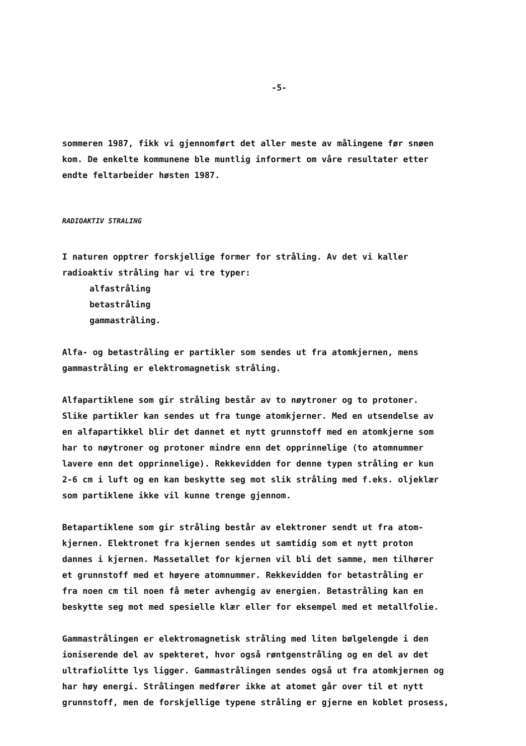-5-
sommeren 1987, fikk vi gjennomført det aller meste av målingene før snøen
kom. De enkelte kommunene ble muntlig informert om våre resultater etter
endte feltarbeider høsten 1987.
RADIOAKTIV STRALING
I naturen opptrer forskjellige former for stråling. Av det vi kaller
radioaktiv stråling har vi tre typer:
alfastråling
betastråling
gammastråling.
Alfa- og betastråling er partikler som sendes ut fra atomkjernen, mens
gammastråling er elektromagnetisk stråling.
Alfapartiklene som gir stråling består av to nøytroner og to protoner.
Slike partikler kan sendes ut fra tunge atomkjerner. Med en utsendelse av
en alfapartikkel blir det dannet et nytt grunnstoff med en atomkjerne som
har to nøytroner og protoner mindre enn det opprinnelige (to atomnummer
lavere enn det opprinnelige). Rekkevidden for denne typen stråling er kun
2-6 cm i luft og en kan beskytte seg mot slik stråling med f.eks. oljeklær
som partiklene ikke vil kunne trenge gjennom.
Betapartiklene som gir stråling består av elektroner sendt ut fra atom-
kjernen. Elektronet fra kjernen sendes ut samtidig som et nytt proton
dannes i kjernen. Massetallet for kjernen vil bli det samme, men tilhører
et grunnstoff med et høyere atomnummer. Rekkevidden for betastråling er
fra noen cm til noen få meter avhengig av energien. Betastråling kan en
beskytte seg mot med spesielle klær eller for eksempel med et metallfolie.
Gammastrålingen er elektromagnetisk stråling med liten bølgelengde i den
ioniserende del av spekteret, hvor også røntgenstråling og en del av det
ultrafiolitte lys ligger. Gammastrålingen sendes også ut fra atomkjernen og
har høy energi. Strålingen medfører ikke at atomet går over til et nytt
grunnstoff, men de forskjellige typene stråling er gjerne en koblet prosess,